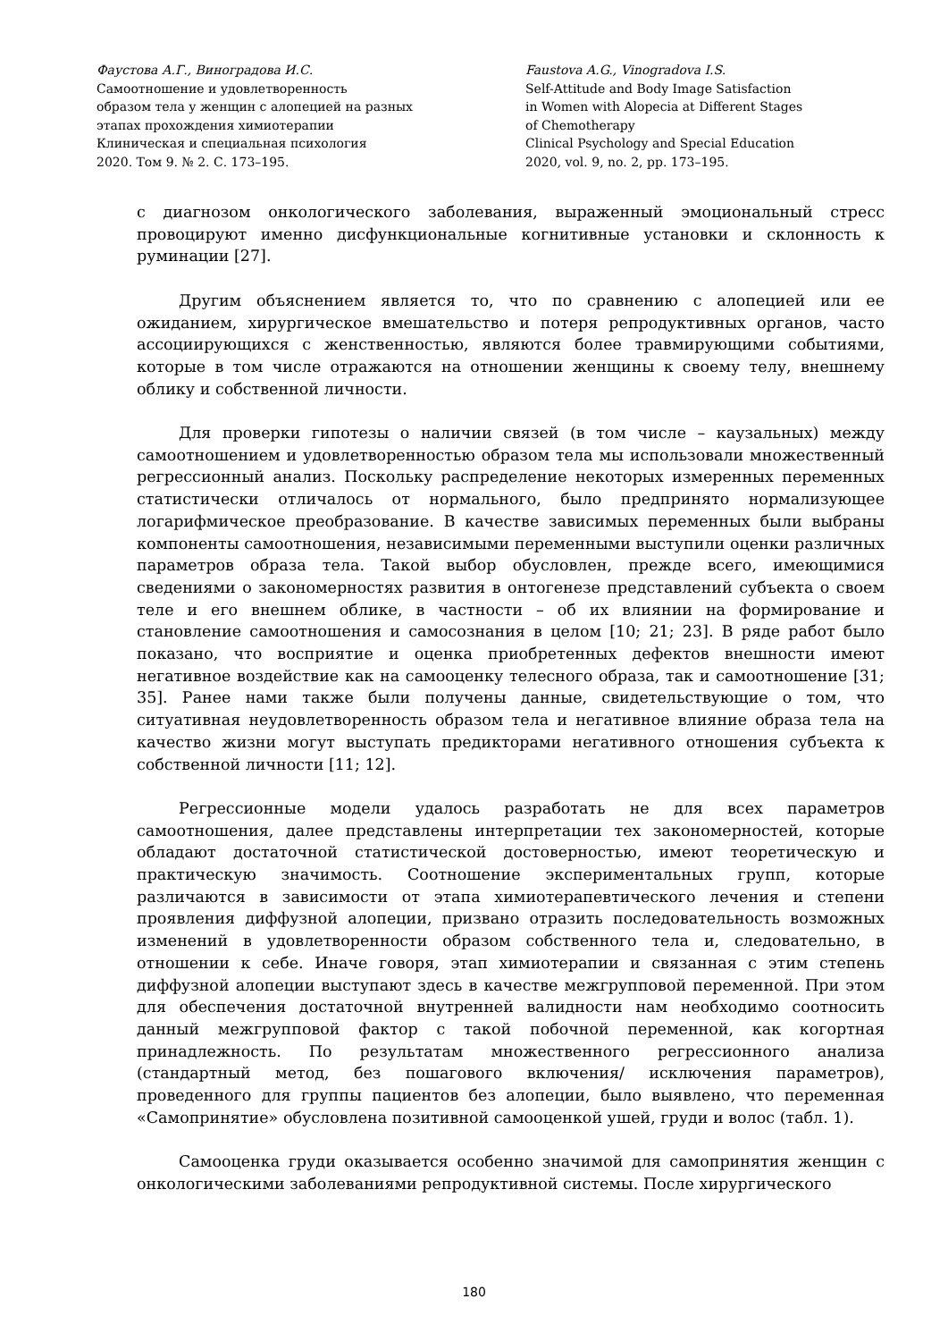Фаустова А.Г., Виноградова И.С.
Самоотношение и удовлетворенность
образом тела у женщин с алопецией на разных
этапах прохождения химиотерапии
Клиническая и специальная психология
2020. Том 9. № 2. С. 173–195.
Faustova A.G., Vinogradova I.S.
Self-Attitude and Body Image Satisfaction
in Women with Alopecia at Different Stages
of Chemotherapy
Clinical Psychology and Special Education
2020, vol. 9, no. 2, pp. 173–195.
с диагнозом онкологического заболевания, выраженный эмоциональный стресс провоцируют именно дисфункциональные когнитивные установки и склонность к руминации [27].
Другим объяснением является то, что по сравнению с алопецией или ее ожиданием, хирургическое вмешательство и потеря репродуктивных органов, часто ассоциирующихся с женственностью, являются более травмирующими событиями, которые в том числе отражаются на отношении женщины к своему телу, внешнему облику и собственной личности.
Для проверки гипотезы о наличии связей (в том числе – каузальных) между самоотношением и удовлетворенностью образом тела мы использовали множественный регрессионный анализ. Поскольку распределение некоторых измеренных переменных статистически отличалось от нормального, было предпринято нормализующее логарифмическое преобразование. В качестве зависимых переменных были выбраны компоненты самоотношения, независимыми переменными выступили оценки различных параметров образа тела. Такой выбор обусловлен, прежде всего, имеющимися сведениями о закономерностях развития в онтогенезе представлений субъекта о своем теле и его внешнем облике, в частности – об их влиянии на формирование и становление самоотношения и самосознания в целом [10; 21; 23]. В ряде работ было показано, что восприятие и оценка приобретенных дефектов внешности имеют негативное воздействие как на самооценку телесного образа, так и самоотношение [31; 35]. Ранее нами также были получены данные, свидетельствующие о том, что ситуативная неудовлетворенность образом тела и негативное влияние образа тела на качество жизни могут выступать предикторами негативного отношения субъекта к собственной личности [11; 12].
Регрессионные модели удалось разработать не для всех параметров самоотношения, далее представлены интерпретации тех закономерностей, которые обладают достаточной статистической достоверностью, имеют теоретическую и практическую значимость. Соотношение экспериментальных групп, которые различаются в зависимости от этапа химиотерапевтического лечения и степени проявления диффузной алопеции, призвано отразить последовательность возможных изменений в удовлетворенности образом собственного тела и, следовательно, в отношении к себе. Иначе говоря, этап химиотерапии и связанная с этим степень диффузной алопеции выступают здесь в качестве межгрупповой переменной. При этом для обеспечения достаточной внутренней валидности нам необходимо соотносить данный межгрупповой фактор с такой побочной переменной, как когортная принадлежность. По результатам множественного регрессионного анализа (стандартный метод, без пошагового включения/ исключения параметров), проведенного для группы пациентов без алопеции, было выявлено, что переменная «Самопринятие» обусловлена позитивной самооценкой ушей, груди и волос (табл. 1).
Самооценка груди оказывается особенно значимой для самопринятия женщин с онкологическими заболеваниями репродуктивной системы. После хирургического
180